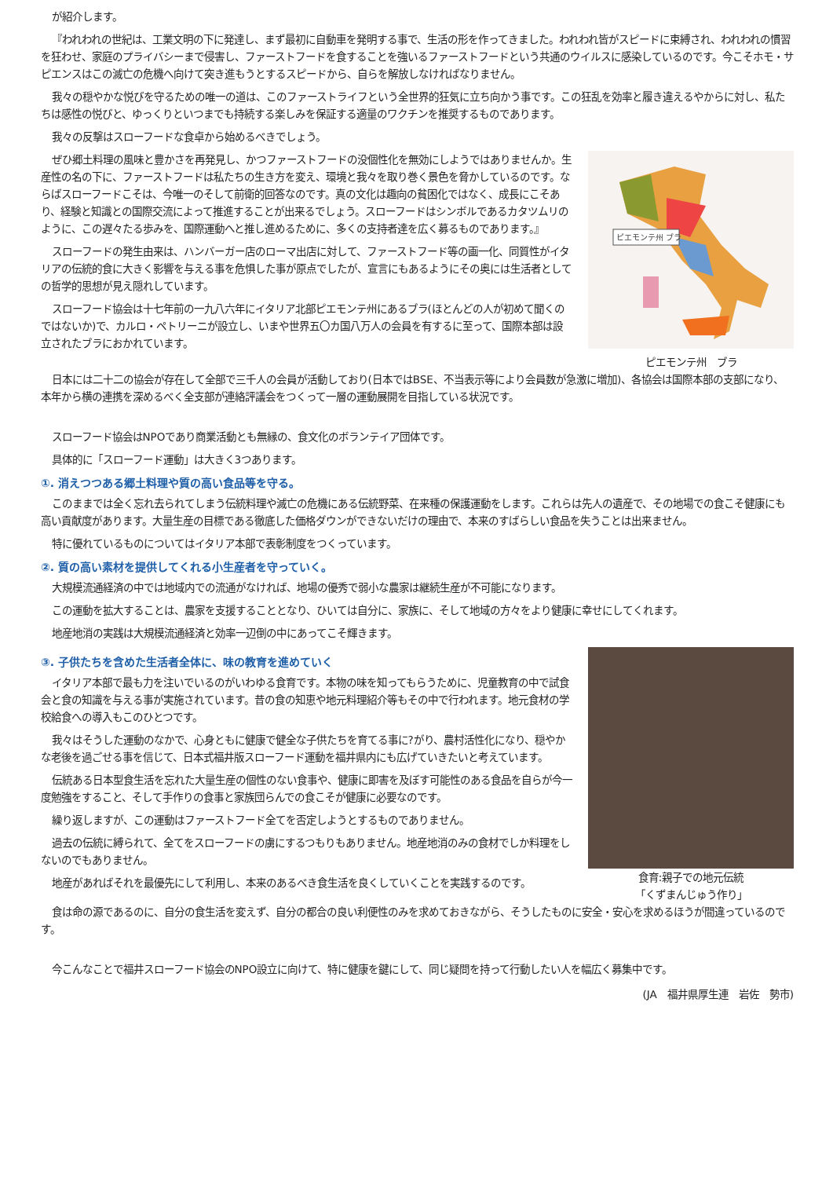が紹介します。
『われわれの世紀は、工業文明の下に発達し、まず最初に自動車を発明する事で、生活の形を作ってきました。われわれ皆がスピードに束縛され、われわれの慣習を狂わせ、家庭のプライバシーまで侵害し、ファーストフードを食することを強いるファーストフードという共通のウイルスに感染しているのです。今こそホモ・サピエンスはこの滅亡の危機へ向けて突き進もうとするスピードから、自らを解放しなければなりません。
我々の穏やかな悦びを守るための唯一の道は、このファーストライフという全世界的狂気に立ち向かう事です。この狂乱を効率と履き違えるやからに対し、私たちは感性の悦びと、ゆっくりといつまでも持続する楽しみを保証する適量のワクチンを推奨するものであります。
我々の反撃はスローフードな食卓から始めるべきでしょう。
ぜひ郷土料理の風味と豊かさを再発見し、かつファーストフードの没個性化を無効にしようではありませんか。生産性の名の下に、ファーストフードは私たちの生き方を変え、環境と我々を取り巻く景色を脅かしているのです。ならばスローフードこそは、今唯一のそして前衛的回答なのです。真の文化は趣向の貧困化ではなく、成長にこそあり、経験と知識との国際交流によって推進することが出来るでしょう。スローフードはシンボルであるカタツムリのように、この遅々たる歩みを、国際運動へと推し進めるために、多くの支持者達を広く募るものであります。』
スローフードの発生由来は、ハンバーガー店のローマ出店に対して、ファーストフード等の画一化、同質性がイタリアの伝統的食に大きく影響を与える事を危惧した事が原点でしたが、宣言にもあるようにその奥には生活者としての哲学的思想が見え隠れしています。
スローフード協会は十七年前の一九八六年にイタリア北部ピエモンテ州にあるブラ(ほとんどの人が初めて聞くのではないか)で、カルロ・ペトリーニが設立し、いまや世界五〇カ国八万人の会員を有するに至って、国際本部は設立されたブラにおかれています。
ピエモンテ州 ブラ
ピエモンテ州　ブラ
日本には二十二の協会が存在して全部で三千人の会員が活動しており(日本ではBSE、不当表示等により会員数が急激に増加)、各協会は国際本部の支部になり、本年から横の連携を深めるべく全支部が連絡評議会をつくって一層の運動展開を目指している状況です。
スローフード協会はNPOであり商業活動とも無縁の、食文化のボランテイア団体です。
具体的に「スローフード運動」は大きく3つあります。
①. 消えつつある郷土料理や質の高い食品等を守る。
このままでは全く忘れ去られてしまう伝統料理や滅亡の危機にある伝統野菜、在来種の保護運動をします。これらは先人の遺産で、その地場での食こそ健康にも高い貢献度があります。大量生産の目標である徹底した価格ダウンができないだけの理由で、本来のすばらしい食品を失うことは出来ません。
特に優れているものについてはイタリア本部で表彰制度をつくっています。
②. 質の高い素材を提供してくれる小生産者を守っていく。
大規模流通経済の中では地域内での流通がなければ、地場の優秀で弱小な農家は継続生産が不可能になります。
この運動を拡大することは、農家を支援することとなり、ひいては自分に、家族に、そして地域の方々をより健康に幸せにしてくれます。
地産地消の実践は大規模流通経済と効率一辺倒の中にあってこそ輝きます。
③. 子供たちを含めた生活者全体に、味の教育を進めていく
イタリア本部で最も力を注いでいるのがいわゆる食育です。本物の味を知ってもらうために、児童教育の中で試食会と食の知識を与える事が実施されています。昔の食の知恵や地元料理紹介等もその中で行われます。地元食材の学校給食への導入もこのひとつです。
我々はそうした運動のなかで、心身ともに健康で健全な子供たちを育てる事に?がり、農村活性化になり、穏やかな老後を過ごせる事を信じて、日本式福井版スローフード運動を福井県内にも広げていきたいと考えています。
伝統ある日本型食生活を忘れた大量生産の個性のない食事や、健康に即害を及ぼす可能性のある食品を自らが今一度勉強をすること、そして手作りの食事と家族団らんでの食こそが健康に必要なのです。
繰り返しますが、この運動はファーストフード全てを否定しようとするものでありません。
過去の伝統に縛られて、全てをスローフードの虜にするつもりもありません。地産地消のみの食材でしか料理をしないのでもありません。
地産があればそれを最優先にして利用し、本来のあるべき食生活を良くしていくことを実践するのです。
食育:親子での地元伝統
「くずまんじゅう作り」
食は命の源であるのに、自分の食生活を変えず、自分の都合の良い利便性のみを求めておきながら、そうしたものに安全・安心を求めるほうが間違っているのです。
今こんなことで福井スローフード協会のNPO設立に向けて、特に健康を鍵にして、同じ疑問を持って行動したい人を幅広く募集中です。
(JA　福井県厚生連　岩佐　勢市)